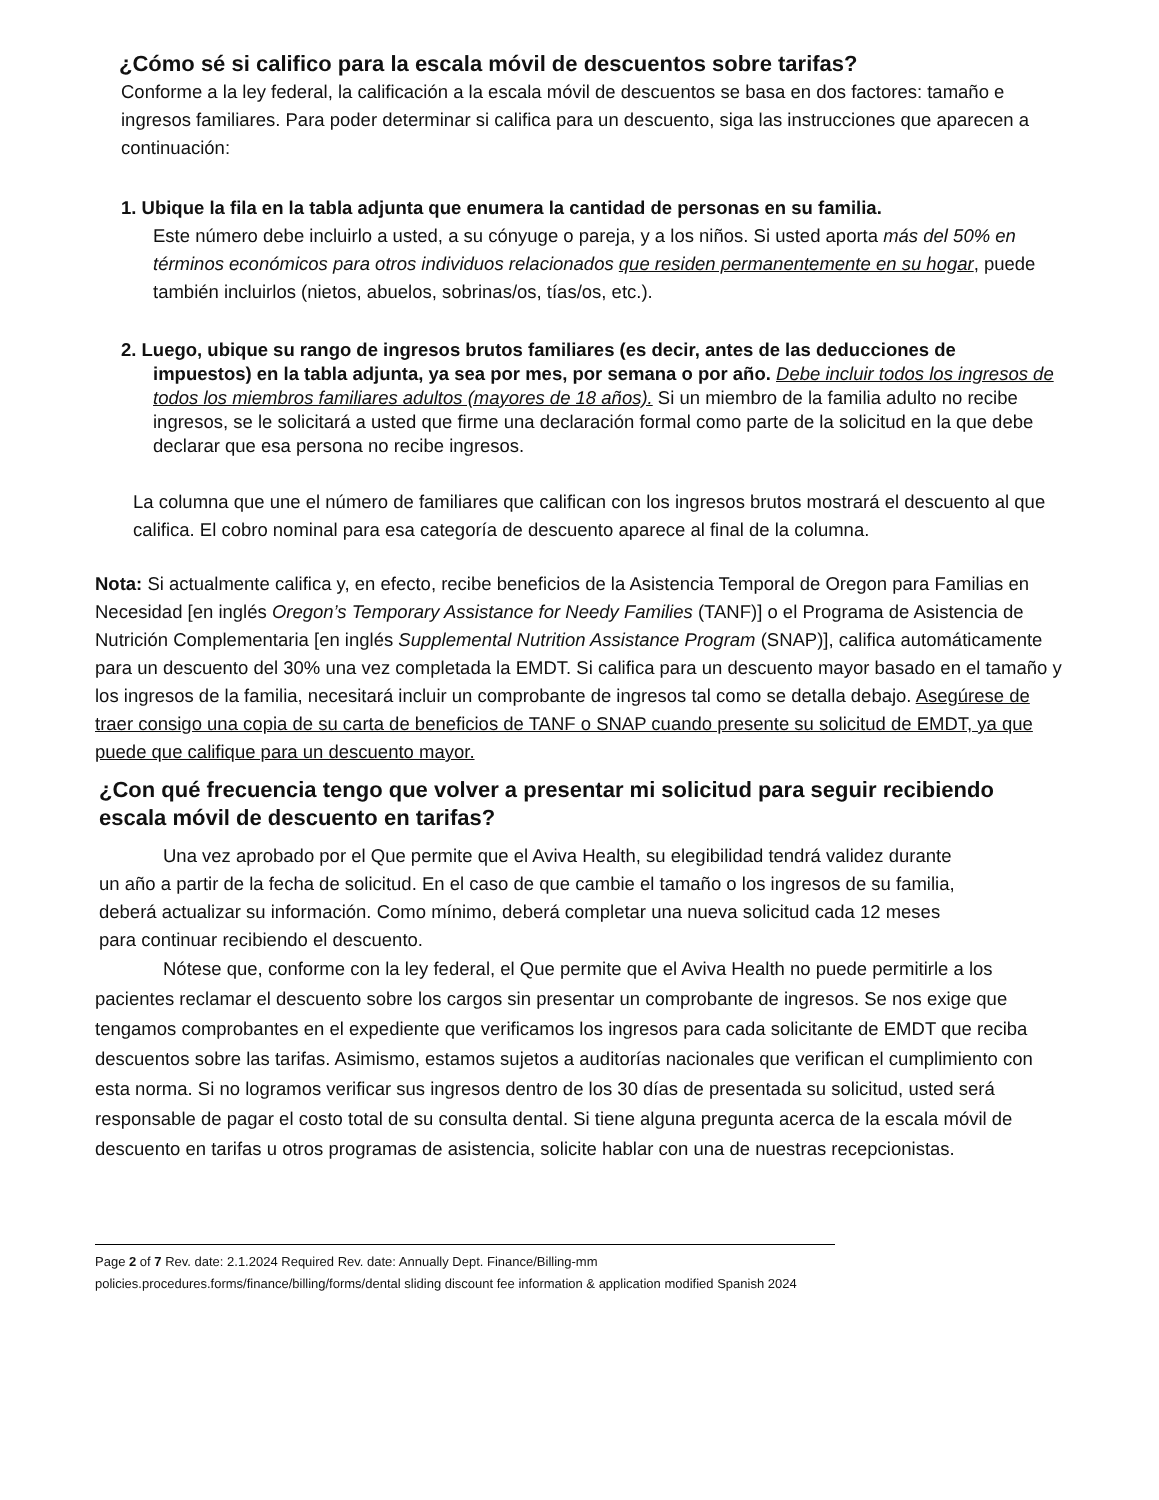¿Cómo sé si califico para la escala móvil de descuentos sobre tarifas?
Conforme a la ley federal, la calificación a la escala móvil de descuentos se basa en dos factores: tamaño e ingresos familiares. Para poder determinar si califica para un descuento, siga las instrucciones que aparecen a continuación:
1. Ubique la fila en la tabla adjunta que enumera la cantidad de personas en su familia.
Este número debe incluirlo a usted, a su cónyuge o pareja, y a los niños. Si usted aporta más del 50% en términos económicos para otros individuos relacionados que residen permanentemente en su hogar, puede también incluirlos (nietos, abuelos, sobrinas/os, tías/os, etc.).
2. Luego, ubique su rango de ingresos brutos familiares (es decir, antes de las deducciones de
impuestos) en la tabla adjunta, ya sea por mes, por semana o por año. Debe incluir todos los ingresos de todos los miembros familiares adultos (mayores de 18 años). Si un miembro de la familia adulto no recibe ingresos, se le solicitará a usted que firme una declaración formal como parte de la solicitud en la que debe declarar que esa persona no recibe ingresos.
La columna que une el número de familiares que califican con los ingresos brutos mostrará el descuento al que califica. El cobro nominal para esa categoría de descuento aparece al final de la columna.
Nota: Si actualmente califica y, en efecto, recibe beneficios de la Asistencia Temporal de Oregon para Familias en Necesidad [en inglés Oregon’s Temporary Assistance for Needy Families (TANF)] o el Programa de Asistencia de Nutrición Complementaria [en inglés Supplemental Nutrition Assistance Program (SNAP)], califica automáticamente para un descuento del 30% una vez completada la EMDT. Si califica para un descuento mayor basado en el tamaño y los ingresos de la familia, necesitará incluir un comprobante de ingresos tal como se detalla debajo. Asegúrese de traer consigo una copia de su carta de beneficios de TANF o SNAP cuando presente su solicitud de EMDT, ya que puede que califique para un descuento mayor.
¿Con qué frecuencia tengo que volver a presentar mi solicitud para seguir recibiendo escala móvil de descuento en tarifas?
Una vez aprobado por el Que permite que el Aviva Health, su elegibilidad tendrá validez durante un año a partir de la fecha de solicitud. En el caso de que cambie el tamaño o los ingresos de su familia, deberá actualizar su información. Como mínimo, deberá completar una nueva solicitud cada 12 meses para continuar recibiendo el descuento.
Nótese que, conforme con la ley federal, el Que permite que el Aviva Health no puede permitirle a los pacientes reclamar el descuento sobre los cargos sin presentar un comprobante de ingresos. Se nos exige que tengamos comprobantes en el expediente que verificamos los ingresos para cada solicitante de EMDT que reciba descuentos sobre las tarifas. Asimismo, estamos sujetos a auditorías nacionales que verifican el cumplimiento con esta norma. Si no logramos verificar sus ingresos dentro de los 30 días de presentada su solicitud, usted será responsable de pagar el costo total de su consulta dental. Si tiene alguna pregunta acerca de la escala móvil de descuento en tarifas u otros programas de asistencia, solicite hablar con una de nuestras recepcionistas.
Page 2 of 7 Rev. date: 2.1.2024 Required Rev. date: Annually Dept. Finance/Billing-mm
policies.procedures.forms/finance/billing/forms/dental sliding discount fee information & application modified Spanish 2024